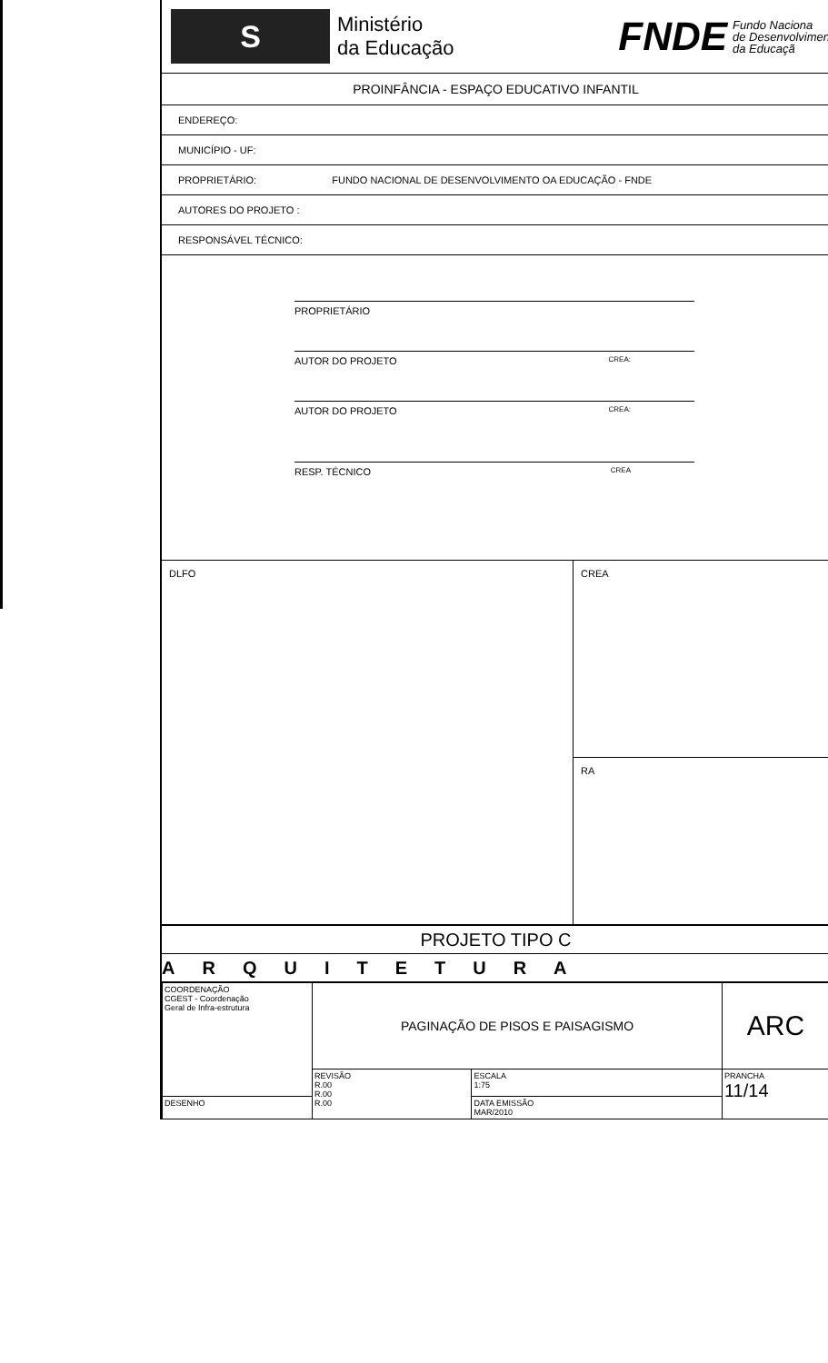S
Ministério
da Educação
FNDE
Fundo Naciona
de Desenvolvimen
da Educaçã
PROINFÂNCIA - ESPAÇO EDUCATIVO INFANTIL
ENDEREÇO:
MUNICÍPIO - UF:
PROPRIETÁRIO: FUNDO NACIONAL DE DESENVOLVIMENTO OA EDUCAÇÃO - FNDE
AUTORES DO PROJETO :
RESPONSÁVEL TÉCNICO:
PROPRIETÁRIO
AUTOR DO PROJETO CREA:
AUTOR DO PROJETO CREA:
RESP. TÉCNICO CREA
DLFO
CREA
RA
PROJETO TIPO C
ARQUITETURA
| COORDENAÇÃO CGEST - Coordenação Geral de Infra-estrutura | PAGINAÇÃO DE PISOS E PAISAGISMO | | ARC |
| | REVISÃO R.00 R.00 R.00 | ESCALA 1:75 | PRANCHA 11/14 |
| DESENHO | | DATA EMISSÃO MAR/2010 | |